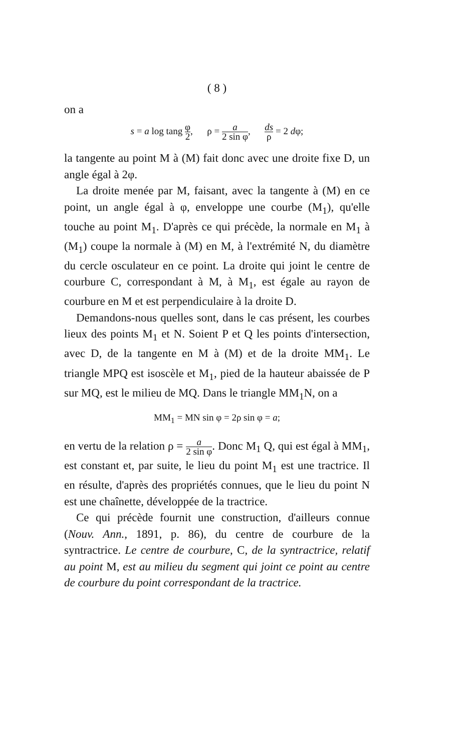( 8 )
on a
s = a log tang φ 2, ρ = a 2 sin φ, ds ρ = 2 dφ;
la tangente au point M à (M) fait donc avec une droite fixe D, un angle égal à 2φ.
La droite menée par M, faisant, avec la tangente à (M) en ce point, un angle égal à φ, enveloppe une courbe (M<sub>1</sub>), qu'elle touche au point M<sub>1</sub>. D'après ce qui précède, la normale en M<sub>1</sub> à (M<sub>1</sub>) coupe la normale à (M) en M, à l'extrémité N, du diamètre du cercle osculateur en ce point. La droite qui joint le centre de courbure C, correspondant à M, à M<sub>1</sub>, est égale au rayon de courbure en M et est perpendiculaire à la droite D.
Demandons-nous quelles sont, dans le cas présent, les courbes lieux des points M<sub>1</sub> et N. Soient P et Q les points d'intersection, avec D, de la tangente en M à (M) et de la droite MM<sub>1</sub>. Le triangle MPQ est isoscèle et M<sub>1</sub>, pied de la hauteur abaissée de P sur MQ, est le milieu de MQ. Dans le triangle MM<sub>1</sub>N, on a
MM<sub>1</sub> = MN sin φ = 2ρ sin φ = a;
en vertu de la relation ρ = a 2 sin φ. Donc M<sub>1</sub> Q, qui est égal à MM<sub>1</sub>, est constant et, par suite, le lieu du point M<sub>1</sub> est une tractrice. Il en résulte, d'après des propriétés connues, que le lieu du point N est une chaînette, développée de la tractrice.
Ce qui précède fournit une construction, d'ailleurs connue (Nouv. Ann., 1891, p. 86), du centre de courbure de la syntractrice. Le centre de courbure, C, de la syntractrice, relatif au point M, est au milieu du segment qui joint ce point au centre de courbure du point correspondant de la tractrice.